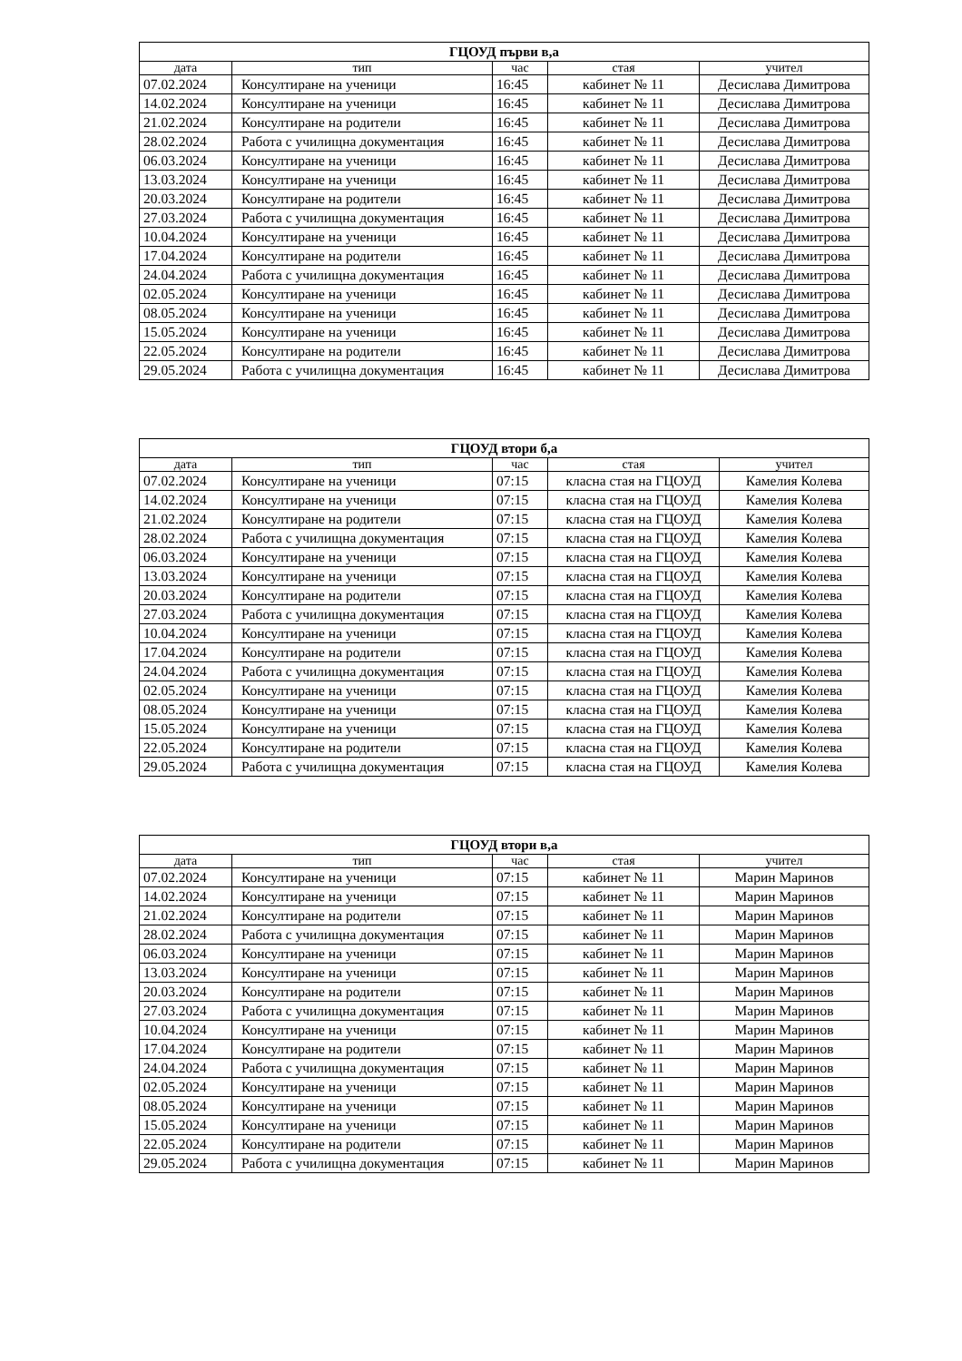| ГЦОУД първи в,а | | | | |
| дата | тип | час | стая | учител |
| 07.02.2024 | Консултиране на ученици | 16:45 | кабинет № 11 | Десислава Димитрова |
| 14.02.2024 | Консултиране на ученици | 16:45 | кабинет № 11 | Десислава Димитрова |
| 21.02.2024 | Консултиране на родители | 16:45 | кабинет № 11 | Десислава Димитрова |
| 28.02.2024 | Работа с училищна документация | 16:45 | кабинет № 11 | Десислава Димитрова |
| 06.03.2024 | Консултиране на ученици | 16:45 | кабинет № 11 | Десислава Димитрова |
| 13.03.2024 | Консултиране на ученици | 16:45 | кабинет № 11 | Десислава Димитрова |
| 20.03.2024 | Консултиране на родители | 16:45 | кабинет № 11 | Десислава Димитрова |
| 27.03.2024 | Работа с училищна документация | 16:45 | кабинет № 11 | Десислава Димитрова |
| 10.04.2024 | Консултиране на ученици | 16:45 | кабинет № 11 | Десислава Димитрова |
| 17.04.2024 | Консултиране на родители | 16:45 | кабинет № 11 | Десислава Димитрова |
| 24.04.2024 | Работа с училищна документация | 16:45 | кабинет № 11 | Десислава Димитрова |
| 02.05.2024 | Консултиране на ученици | 16:45 | кабинет № 11 | Десислава Димитрова |
| 08.05.2024 | Консултиране на ученици | 16:45 | кабинет № 11 | Десислава Димитрова |
| 15.05.2024 | Консултиране на ученици | 16:45 | кабинет № 11 | Десислава Димитрова |
| 22.05.2024 | Консултиране на родители | 16:45 | кабинет № 11 | Десислава Димитрова |
| 29.05.2024 | Работа с училищна документация | 16:45 | кабинет № 11 | Десислава Димитрова |
| ГЦОУД втори б,а | | | | |
| дата | тип | час | стая | учител |
| 07.02.2024 | Консултиране на ученици | 07:15 | класна стая на ГЦОУД | Камелия Колева |
| 14.02.2024 | Консултиране на ученици | 07:15 | класна стая на ГЦОУД | Камелия Колева |
| 21.02.2024 | Консултиране на родители | 07:15 | класна стая на ГЦОУД | Камелия Колева |
| 28.02.2024 | Работа с училищна документация | 07:15 | класна стая на ГЦОУД | Камелия Колева |
| 06.03.2024 | Консултиране на ученици | 07:15 | класна стая на ГЦОУД | Камелия Колева |
| 13.03.2024 | Консултиране на ученици | 07:15 | класна стая на ГЦОУД | Камелия Колева |
| 20.03.2024 | Консултиране на родители | 07:15 | класна стая на ГЦОУД | Камелия Колева |
| 27.03.2024 | Работа с училищна документация | 07:15 | класна стая на ГЦОУД | Камелия Колева |
| 10.04.2024 | Консултиране на ученици | 07:15 | класна стая на ГЦОУД | Камелия Колева |
| 17.04.2024 | Консултиране на родители | 07:15 | класна стая на ГЦОУД | Камелия Колева |
| 24.04.2024 | Работа с училищна документация | 07:15 | класна стая на ГЦОУД | Камелия Колева |
| 02.05.2024 | Консултиране на ученици | 07:15 | класна стая на ГЦОУД | Камелия Колева |
| 08.05.2024 | Консултиране на ученици | 07:15 | класна стая на ГЦОУД | Камелия Колева |
| 15.05.2024 | Консултиране на ученици | 07:15 | класна стая на ГЦОУД | Камелия Колева |
| 22.05.2024 | Консултиране на родители | 07:15 | класна стая на ГЦОУД | Камелия Колева |
| 29.05.2024 | Работа с училищна документация | 07:15 | класна стая на ГЦОУД | Камелия Колева |
| ГЦОУД втори в,а | | | | |
| дата | тип | час | стая | учител |
| 07.02.2024 | Консултиране на ученици | 07:15 | кабинет № 11 | Марин Маринов |
| 14.02.2024 | Консултиране на ученици | 07:15 | кабинет № 11 | Марин Маринов |
| 21.02.2024 | Консултиране на родители | 07:15 | кабинет № 11 | Марин Маринов |
| 28.02.2024 | Работа с училищна документация | 07:15 | кабинет № 11 | Марин Маринов |
| 06.03.2024 | Консултиране на ученици | 07:15 | кабинет № 11 | Марин Маринов |
| 13.03.2024 | Консултиране на ученици | 07:15 | кабинет № 11 | Марин Маринов |
| 20.03.2024 | Консултиране на родители | 07:15 | кабинет № 11 | Марин Маринов |
| 27.03.2024 | Работа с училищна документация | 07:15 | кабинет № 11 | Марин Маринов |
| 10.04.2024 | Консултиране на ученици | 07:15 | кабинет № 11 | Марин Маринов |
| 17.04.2024 | Консултиране на родители | 07:15 | кабинет № 11 | Марин Маринов |
| 24.04.2024 | Работа с училищна документация | 07:15 | кабинет № 11 | Марин Маринов |
| 02.05.2024 | Консултиране на ученици | 07:15 | кабинет № 11 | Марин Маринов |
| 08.05.2024 | Консултиране на ученици | 07:15 | кабинет № 11 | Марин Маринов |
| 15.05.2024 | Консултиране на ученици | 07:15 | кабинет № 11 | Марин Маринов |
| 22.05.2024 | Консултиране на родители | 07:15 | кабинет № 11 | Марин Маринов |
| 29.05.2024 | Работа с училищна документация | 07:15 | кабинет № 11 | Марин Маринов |